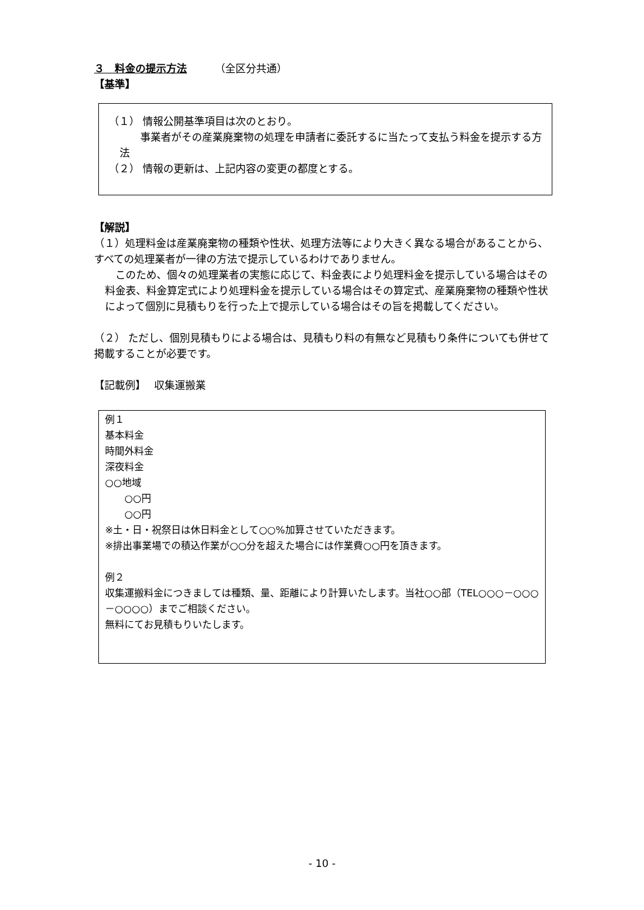３　料金の提示方法 （全区分共通）
【基準】
（１） 情報公開基準項目は次のとおり。
　　事業者がその産業廃棄物の処理を申請者に委託するに当たって支払う料金を提示する方法
（２） 情報の更新は、上記内容の変更の都度とする。
【解説】
（１）処理料金は産業廃棄物の種類や性状、処理方法等により大きく異なる場合があることから、すべての処理業者が一律の方法で提示しているわけでありません。
　このため、個々の処理業者の実態に応じて、料金表により処理料金を提示している場合はその料金表、料金算定式により処理料金を提示している場合はその算定式、産業廃棄物の種類や性状によって個別に見積もりを行った上で提示している場合はその旨を掲載してください。
（２） ただし、個別見積もりによる場合は、見積もり料の有無など見積もり条件についても併せて掲載することが必要です。
【記載例】　 収集運搬業
例１
基本料金
時間外料金
深夜料金
○○地域
　　○○円
　　○○円
※土・日・祝祭日は休日料金として○○%加算させていただきます。
※排出事業場での積込作業が○○分を超えた場合には作業費○○円を頂きます。
例２
収集運搬料金につきましては種類、量、距離により計算いたします。当社○○部（TEL○○○－○○○－○○○○）までご相談ください。
無料にてお見積もりいたします。
- 10 -